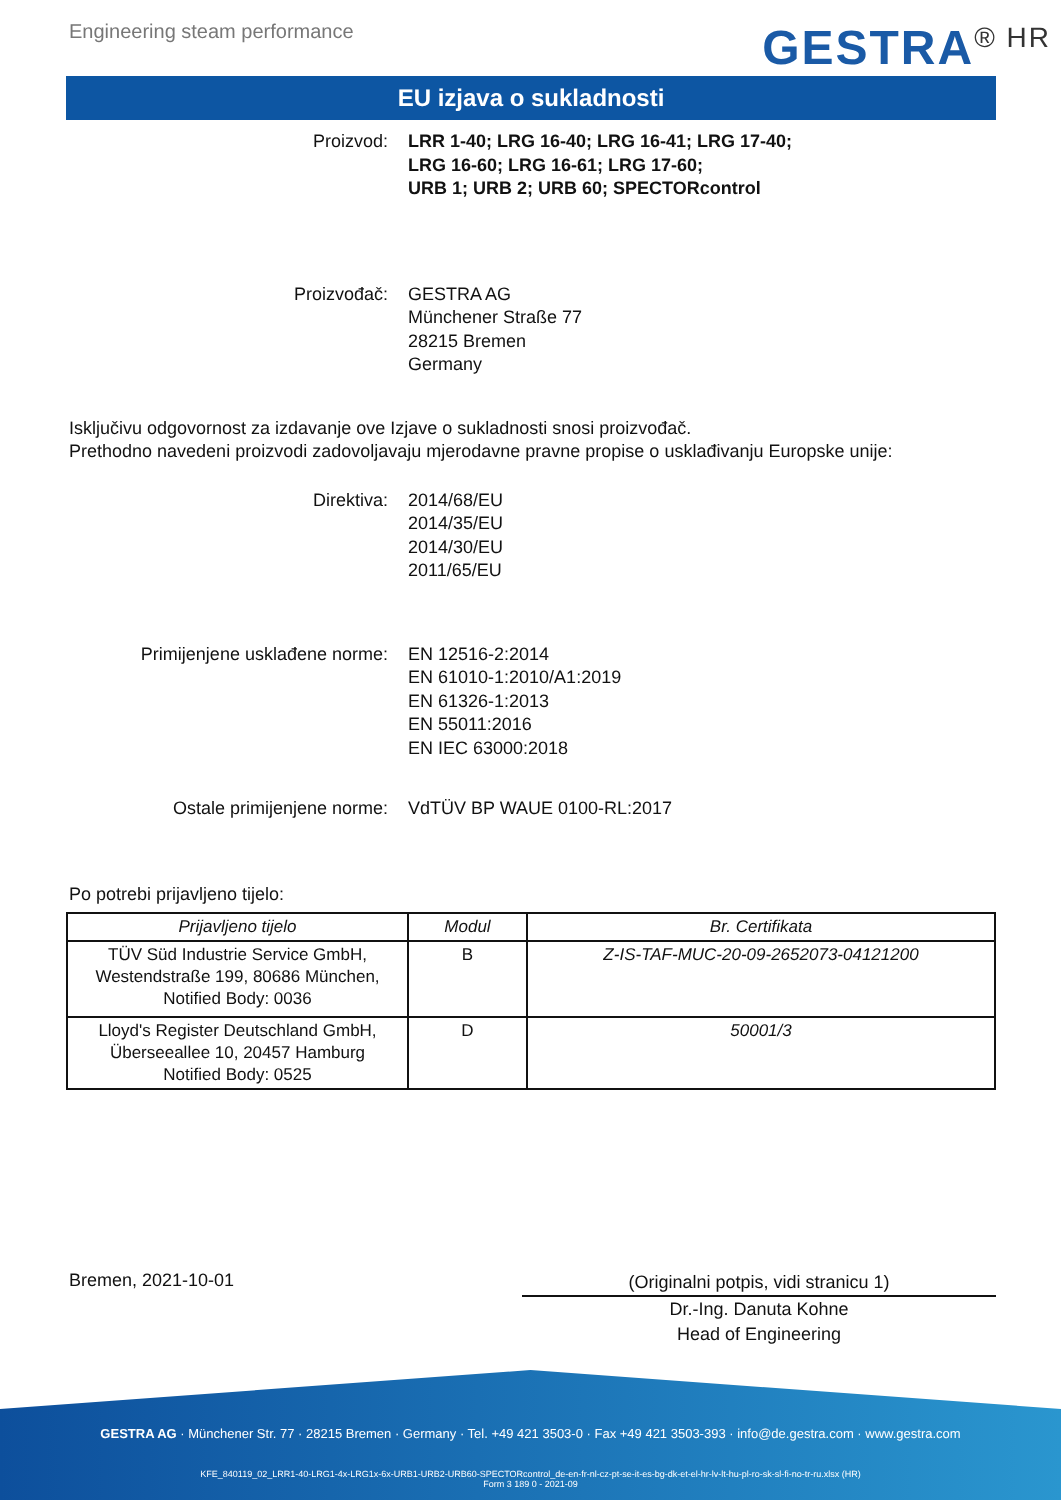Engineering steam performance
GESTRA<sup>® HR</sup>
EU izjava o sukladnosti
Proizvod: LRR 1-40; LRG 16-40; LRG 16-41; LRG 17-40;
LRG 16-60; LRG 16-61; LRG 17-60;
URB 1; URB 2; URB 60; SPECTORcontrol
Proizvođač: GESTRA AG
Münchener Straße 77
28215 Bremen
Germany
Isključivu odgovornost za izdavanje ove Izjave o sukladnosti snosi proizvođač.
Prethodno navedeni proizvodi zadovoljavaju mjerodavne pravne propise o usklađivanju Europske unije:
Direktiva: 2014/68/EU
2014/35/EU
2014/30/EU
2011/65/EU
Primijenjene usklađene norme: EN 12516-2:2014
EN 61010-1:2010/A1:2019
EN 61326-1:2013
EN 55011:2016
EN IEC 63000:2018
Ostale primijenjene norme: VdTÜV BP WAUE 0100-RL:2017
Po potrebi prijavljeno tijelo:
| Prijavljeno tijelo | Modul | Br. Certifikata |
| --- | --- | --- |
| TÜV Süd Industrie Service GmbH, Westendstraße 199, 80686 München, Notified Body: 0036 | B | Z-IS-TAF-MUC-20-09-2652073-04121200 |
| Lloyd's Register Deutschland GmbH, Überseeallee 10, 20457 Hamburg Notified Body: 0525 | D | 50001/3 |
Bremen, 2021-10-01
(Originalni potpis, vidi stranicu 1)
Dr.-Ing. Danuta Kohne
Head of Engineering
GESTRA AG · Münchener Str. 77 · 28215 Bremen · Germany · Tel. +49 421 3503-0 · Fax +49 421 3503-393 · info@de.gestra.com · www.gestra.com
KFE_840119_02_LRR1-40-LRG1-4x-LRG1x-6x-URB1-URB2-URB60-SPECTORcontrol_de-en-fr-nl-cz-pt-se-it-es-bg-dk-et-el-hr-lv-lt-hu-pl-ro-sk-sl-fi-no-tr-ru.xlsx (HR)
Form 3 189 0 - 2021-09